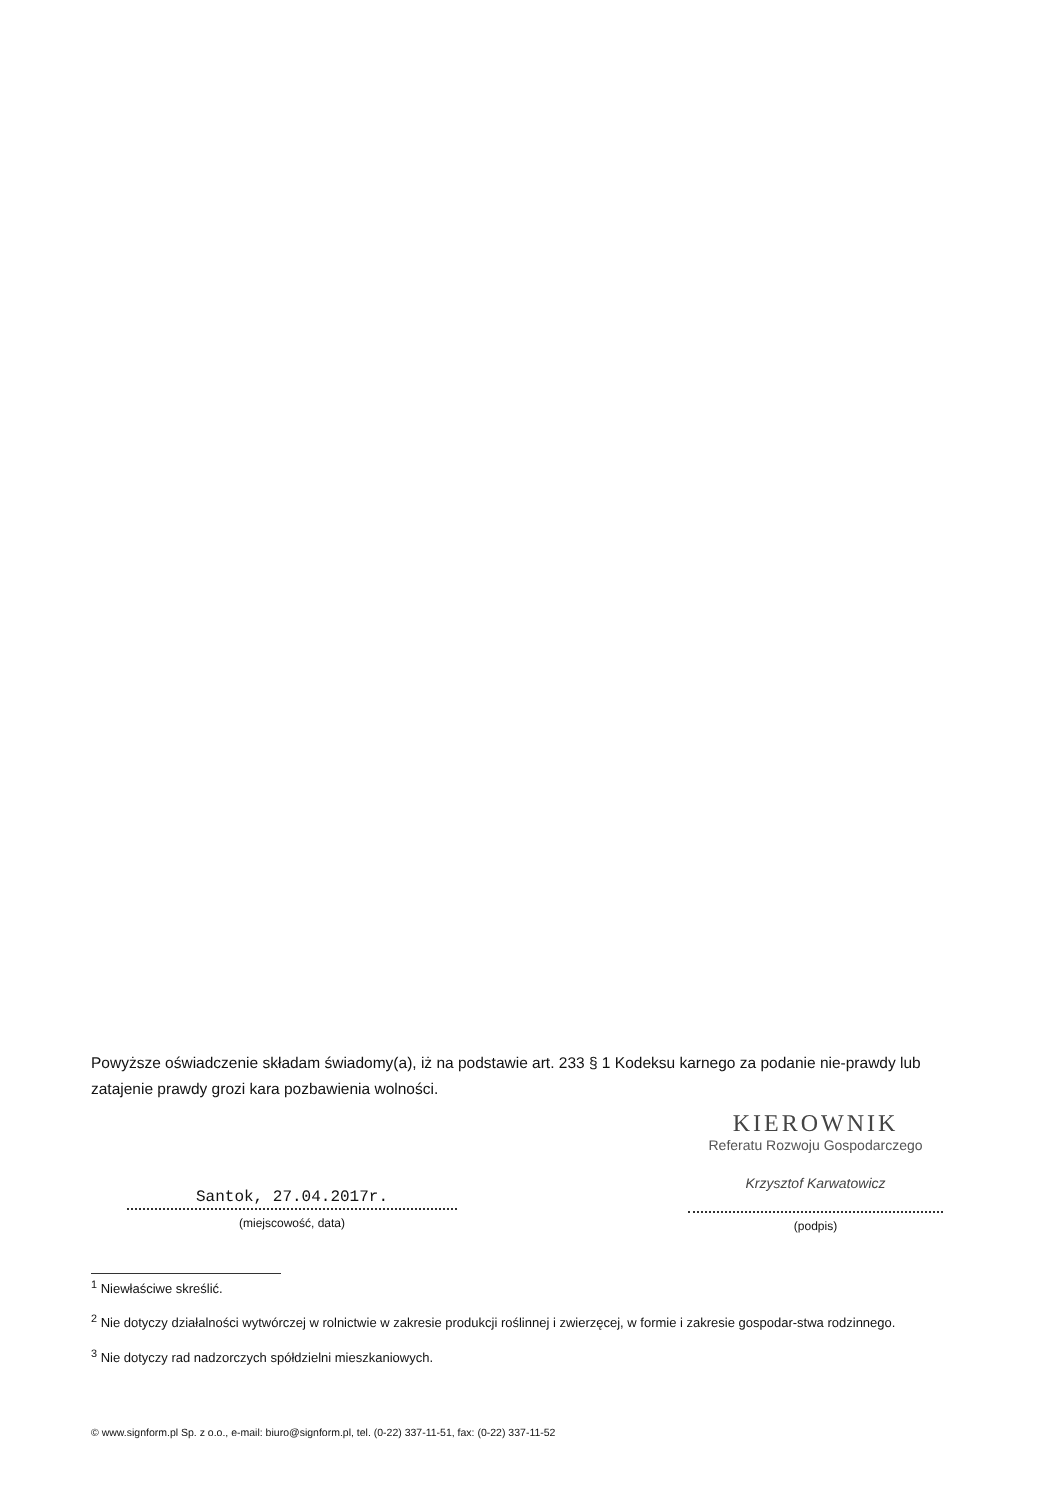Powyższe oświadczenie składam świadomy(a), iż na podstawie art. 233 § 1 Kodeksu karnego za podanie nie-prawdy lub zatajenie prawdy grozi kara pozbawienia wolności.
Santok, 27.04.2017r.
(miejscowość, data)
KIEROWNIK
Referatu Rozwoju Gospodarczego
Krzysztof Karwatowicz
(podpis)
<sup>1</sup> Niewłaściwe skreślić.
<sup>2</sup> Nie dotyczy działalności wytwórczej w rolnictwie w zakresie produkcji roślinnej i zwierzęcej, w formie i zakresie gospodar-stwa rodzinnego.
<sup>3</sup> Nie dotyczy rad nadzorczych spółdzielni mieszkaniowych.
© www.signform.pl Sp. z o.o., e-mail: biuro@signform.pl, tel. (0-22) 337-11-51, fax: (0-22) 337-11-52